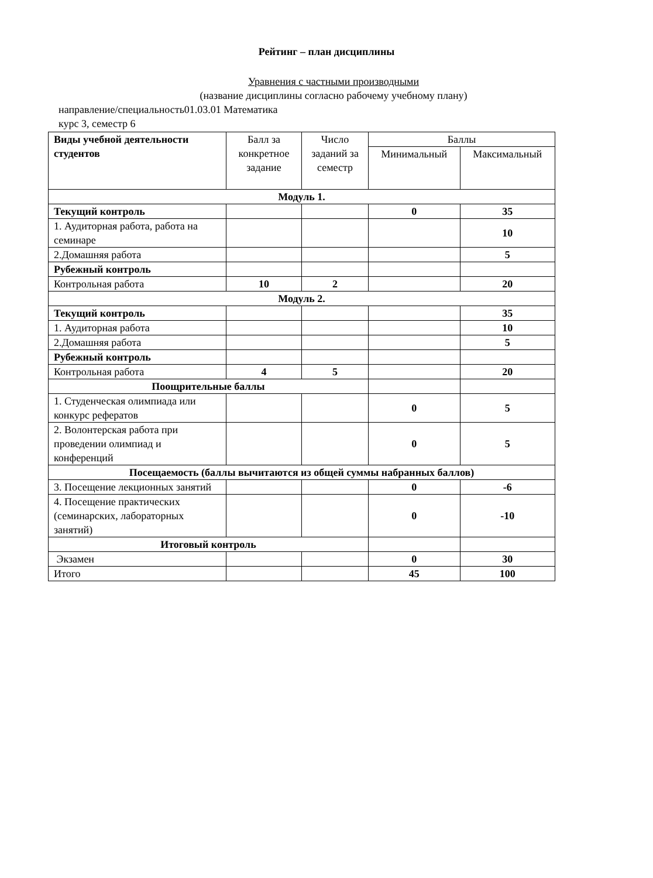Рейтинг – план дисциплины
Уравнения с частными производными
(название дисциплины согласно рабочему учебному плану)
направление/специальность01.03.01 Математика
курс 3, семестр 6
| Виды учебной деятельности студентов | Балл за конкретное задание | Число заданий за семестр | Баллы | |
| --- | --- | --- | --- | --- |
| | | | Минимальный | Максимальный |
| Модуль 1. | | | | |
| Текущий контроль | | | 0 | 35 |
| 1. Аудиторная работа, работа на семинаре | | | | 10 |
| 2.Домашняя работа | | | | 5 |
| Рубежный контроль | | | | |
| Контрольная работа | 10 | 2 | | 20 |
| Модуль 2. | | | | |
| Текущий контроль | | | | 35 |
| 1. Аудиторная работа | | | | 10 |
| 2.Домашняя работа | | | | 5 |
| Рубежный контроль | | | | |
| Контрольная работа | 4 | 5 | | 20 |
| Поощрительные баллы | | | | |
| 1. Студенческая олимпиада или конкурс рефератов | | | 0 | 5 |
| 2. Волонтерская работа при проведении олимпиад и конференций | | | 0 | 5 |
| Посещаемость (баллы вычитаются из общей суммы набранных баллов) | | | | |
| 3. Посещение лекционных занятий | | | 0 | -6 |
| 4. Посещение практических (семинарских, лабораторных занятий) | | | 0 | -10 |
| Итоговый контроль | | | | |
| Экзамен | | | 0 | 30 |
| Итого | | | 45 | 100 |